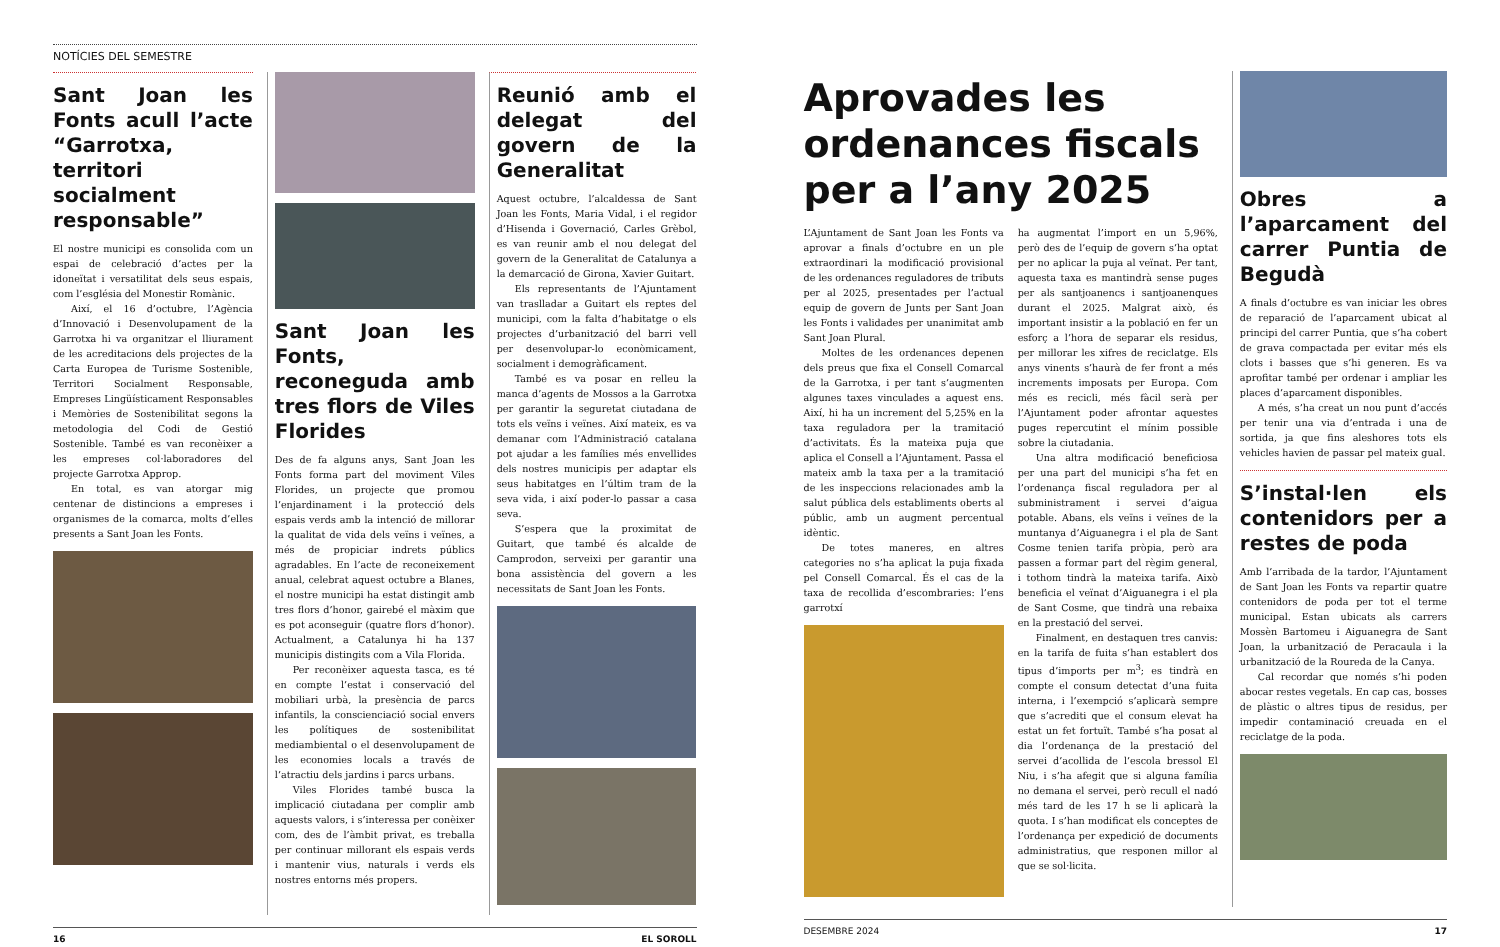NOTÍCIES DEL SEMESTRE
Sant Joan les Fonts acull l’acte “Garrotxa, territori socialment responsable”
El nostre municipi es consolida com un espai de celebració d’actes per la idoneïtat i versatilitat dels seus espais, com l’església del Monestir Romànic.
Així, el 16 d’octubre, l’Agència d’Innovació i Desenvolupament de la Garrotxa hi va organitzar el lliurament de les acreditacions dels projectes de la Carta Europea de Turisme Sostenible, Territori Socialment Responsable, Empreses Lingüísticament Responsables i Memòries de Sostenibilitat segons la metodologia del Codi de Gestió Sostenible. També es van reconèixer a les empreses col·laboradores del projecte Garrotxa Approp.
En total, es van atorgar mig centenar de distincions a empreses i organismes de la comarca, molts d’elles presents a Sant Joan les Fonts.
Sant Joan les Fonts, reconeguda amb tres flors de Viles Florides
Des de fa alguns anys, Sant Joan les Fonts forma part del moviment Viles Florides, un projecte que promou l’enjardinament i la protecció dels espais verds amb la intenció de millorar la qualitat de vida dels veïns i veïnes, a més de propiciar indrets públics agradables. En l’acte de reconeixement anual, celebrat aquest octubre a Blanes, el nostre municipi ha estat distingit amb tres flors d’honor, gairebé el màxim que es pot aconseguir (quatre flors d’honor). Actualment, a Catalunya hi ha 137 municipis distingits com a Vila Florida.
Per reconèixer aquesta tasca, es té en compte l’estat i conservació del mobiliari urbà, la presència de parcs infantils, la conscienciació social envers les polítiques de sostenibilitat mediambiental o el desenvolupament de les economies locals a través de l’atractiu dels jardins i parcs urbans.
Viles Florides també busca la implicació ciutadana per complir amb aquests valors, i s’interessa per conèixer com, des de l’àmbit privat, es treballa per continuar millorant els espais verds i mantenir vius, naturals i verds els nostres entorns més propers.
Reunió amb el delegat del govern de la Generalitat
Aquest octubre, l’alcaldessa de Sant Joan les Fonts, Maria Vidal, i el regidor d’Hisenda i Governació, Carles Grèbol, es van reunir amb el nou delegat del govern de la Generalitat de Catalunya a la demarcació de Girona, Xavier Guitart.
Els representants de l’Ajuntament van traslladar a Guitart els reptes del municipi, com la falta d’habitatge o els projectes d’urbanització del barri vell per desenvolupar-lo econòmicament, socialment i demogràficament.
També es va posar en relleu la manca d’agents de Mossos a la Garrotxa per garantir la seguretat ciutadana de tots els veïns i veïnes. Així mateix, es va demanar com l’Administració catalana pot ajudar a les famílies més envellides dels nostres municipis per adaptar els seus habitatges en l’últim tram de la seva vida, i així poder-lo passar a casa seva.
S’espera que la proximitat de Guitart, que també és alcalde de Camprodon, serveixi per garantir una bona assistència del govern a les necessitats de Sant Joan les Fonts.
16 EL SOROLL
Aprovades les ordenances fiscals per a l’any 2025
L’Ajuntament de Sant Joan les Fonts va aprovar a finals d’octubre en un ple extraordinari la modificació provisional de les ordenances reguladores de tributs per al 2025, presentades per l’actual equip de govern de Junts per Sant Joan les Fonts i validades per unanimitat amb Sant Joan Plural.
Moltes de les ordenances depenen dels preus que fixa el Consell Comarcal de la Garrotxa, i per tant s’augmenten algunes taxes vinculades a aquest ens. Així, hi ha un increment del 5,25% en la taxa reguladora per la tramitació d’activitats. És la mateixa puja que aplica el Consell a l’Ajuntament. Passa el mateix amb la taxa per a la tramitació de les inspeccions relacionades amb la salut pública dels establiments oberts al públic, amb un augment percentual idèntic.
De totes maneres, en altres categories no s’ha aplicat la puja fixada pel Consell Comarcal. És el cas de la taxa de recollida d’escombraries: l’ens garrotxí
ha augmentat l’import en un 5,96%, però des de l’equip de govern s’ha optat per no aplicar la puja al veïnat. Per tant, aquesta taxa es mantindrà sense puges per als santjoanencs i santjoanenques durant el 2025. Malgrat això, és important insistir a la població en fer un esforç a l’hora de separar els residus, per millorar les xifres de reciclatge. Els anys vinents s’haurà de fer front a més increments imposats per Europa. Com més es recicli, més fàcil serà per l’Ajuntament poder afrontar aquestes puges repercutint el mínim possible sobre la ciutadania.
Una altra modificació beneficiosa per una part del municipi s’ha fet en l’ordenança fiscal reguladora per al subministrament i servei d’aigua potable. Abans, els veïns i veïnes de la muntanya d’Aiguanegra i el pla de Sant Cosme tenien tarifa pròpia, però ara passen a formar part del règim general, i tothom tindrà la mateixa tarifa. Això beneficia el veïnat d’Aiguanegra i el pla de Sant Cosme, que tindrà una rebaixa en la prestació del servei.
Finalment, en destaquen tres canvis: en la tarifa de fuita s’han establert dos tipus d’imports per m<sup>3</sup>; es tindrà en compte el consum detectat d’una fuita interna, i l’exempció s’aplicarà sempre que s’acrediti que el consum elevat ha estat un fet fortuït. També s’ha posat al dia l’ordenança de la prestació del servei d’acollida de l’escola bressol El Niu, i s’ha afegit que si alguna família no demana el servei, però recull el nadó més tard de les 17 h se li aplicarà la quota. I s’han modificat els conceptes de l’ordenança per expedició de documents administratius, que responen millor al que se sol·licita.
Obres a l’aparcament del carrer Puntia de Begudà
A finals d’octubre es van iniciar les obres de reparació de l’aparcament ubicat al principi del carrer Puntia, que s’ha cobert de grava compactada per evitar més els clots i basses que s’hi generen. Es va aprofitar també per ordenar i ampliar les places d’aparcament disponibles.
A més, s’ha creat un nou punt d’accés per tenir una via d’entrada i una de sortida, ja que fins aleshores tots els vehicles havien de passar pel mateix gual.
S’instal·len els contenidors per a restes de poda
Amb l’arribada de la tardor, l’Ajuntament de Sant Joan les Fonts va repartir quatre contenidors de poda per tot el terme municipal. Estan ubicats als carrers Mossèn Bartomeu i Aiguanegra de Sant Joan, la urbanització de Peracaula i la urbanització de la Roureda de la Canya.
Cal recordar que només s’hi poden abocar restes vegetals. En cap cas, bosses de plàstic o altres tipus de residus, per impedir contaminació creuada en el reciclatge de la poda.
DESEMBRE 2024 17